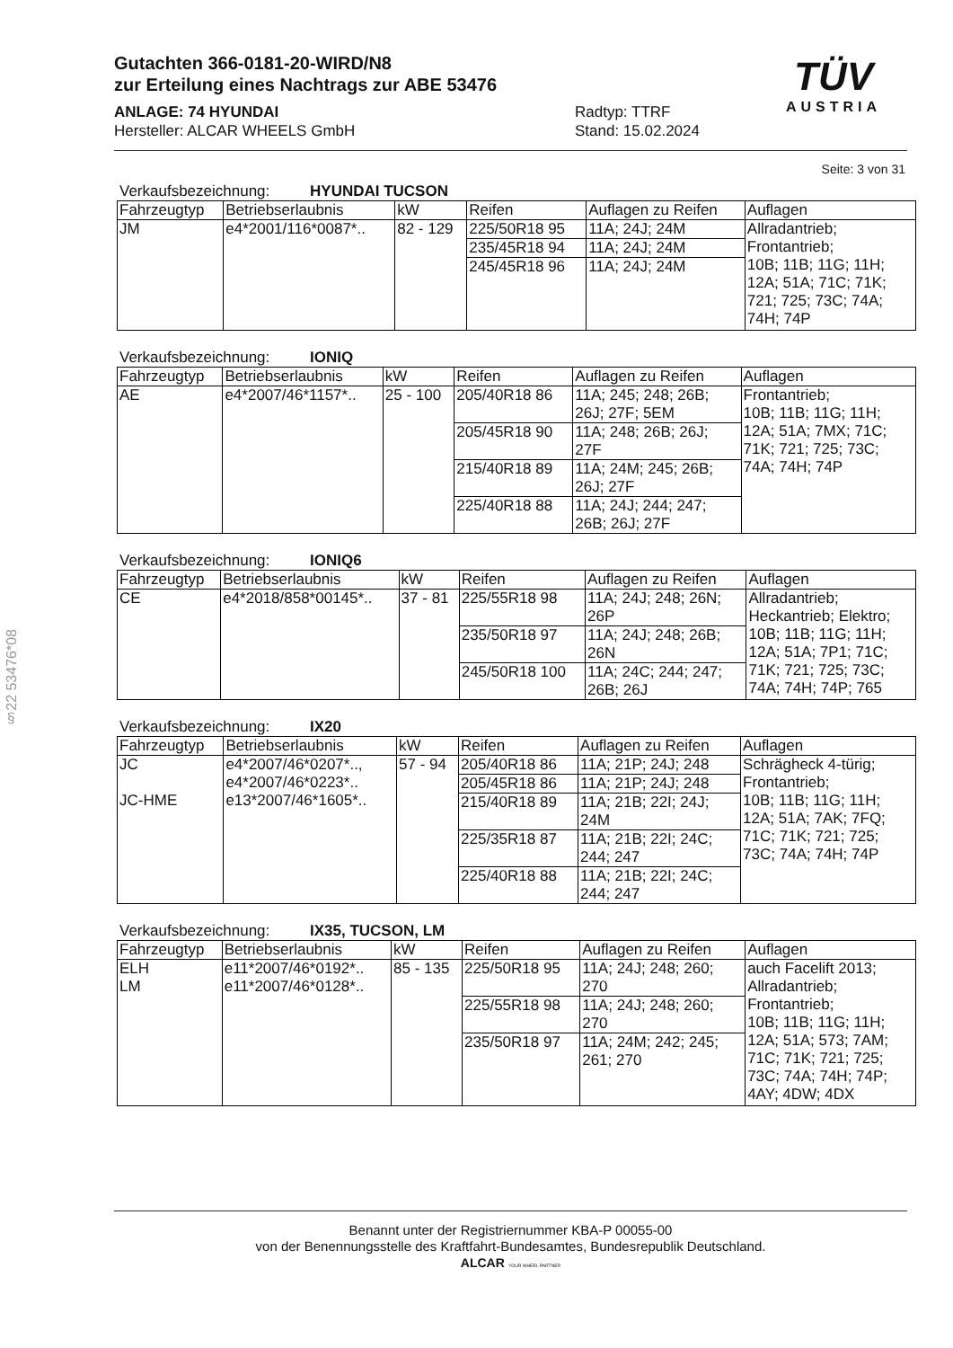Gutachten 366-0181-20-WIRD/N8
zur Erteilung eines Nachtrags zur ABE 53476
ANLAGE: 74 HYUNDAI
Hersteller: ALCAR WHEELS GmbH
Radtyp: TTRF
Stand: 15.02.2024
TÜV
AUSTRIA
§22 53476*08
Seite: 3 von 31
Verkaufsbezeichnung: HYUNDAI TUCSON
| Fahrzeugtyp | Betriebserlaubnis | kW | Reifen | Auflagen zu Reifen | Auflagen |
| --- | --- | --- | --- | --- | --- |
| JM | e4*2001/116*0087*.. | 82 - 129 | 225/50R18 95 | 11A; 24J; 24M | Allradantrieb; Frontantrieb; 10B; 11B; 11G; 11H; 12A; 51A; 71C; 71K; 721; 725; 73C; 74A; 74H; 74P |
| | | | 235/45R18 94 | 11A; 24J; 24M | |
| | | | 245/45R18 96 | 11A; 24J; 24M | |
Verkaufsbezeichnung: IONIQ
| Fahrzeugtyp | Betriebserlaubnis | kW | Reifen | Auflagen zu Reifen | Auflagen |
| --- | --- | --- | --- | --- | --- |
| AE | e4*2007/46*1157*.. | 25 - 100 | 205/40R18 86 | 11A; 245; 248; 26B; 26J; 27F; 5EM | Frontantrieb; 10B; 11B; 11G; 11H; 12A; 51A; 7MX; 71C; 71K; 721; 725; 73C; 74A; 74H; 74P |
| | | | 205/45R18 90 | 11A; 248; 26B; 26J; 27F | |
| | | | 215/40R18 89 | 11A; 24M; 245; 26B; 26J; 27F | |
| | | | 225/40R18 88 | 11A; 24J; 244; 247; 26B; 26J; 27F | |
Verkaufsbezeichnung: IONIQ6
| Fahrzeugtyp | Betriebserlaubnis | kW | Reifen | Auflagen zu Reifen | Auflagen |
| --- | --- | --- | --- | --- | --- |
| CE | e4*2018/858*00145*.. | 37 - 81 | 225/55R18 98 | 11A; 24J; 248; 26N; 26P | Allradantrieb; Heckantrieb; Elektro; 10B; 11B; 11G; 11H; 12A; 51A; 7P1; 71C; 71K; 721; 725; 73C; 74A; 74H; 74P; 765 |
| | | | 235/50R18 97 | 11A; 24J; 248; 26B; 26N | |
| | | | 245/50R18 100 | 11A; 24C; 244; 247; 26B; 26J | |
Verkaufsbezeichnung: IX20
| Fahrzeugtyp | Betriebserlaubnis | kW | Reifen | Auflagen zu Reifen | Auflagen |
| --- | --- | --- | --- | --- | --- |
| JC JC-HME | e4*2007/46*0207*.., e4*2007/46*0223*.. e13*2007/46*1605*.. | 57 - 94 | 205/40R18 86 | 11A; 21P; 24J; 248 | Schrägheck 4-türig; Frontantrieb; 10B; 11B; 11G; 11H; 12A; 51A; 7AK; 7FQ; 71C; 71K; 721; 725; 73C; 74A; 74H; 74P |
| | | | 205/45R18 86 | 11A; 21P; 24J; 248 | |
| | | | 215/40R18 89 | 11A; 21B; 22I; 24J; 24M | |
| | | | 225/35R18 87 | 11A; 21B; 22I; 24C; 244; 247 | |
| | | | 225/40R18 88 | 11A; 21B; 22I; 24C; 244; 247 | |
Verkaufsbezeichnung: IX35, TUCSON, LM
| Fahrzeugtyp | Betriebserlaubnis | kW | Reifen | Auflagen zu Reifen | Auflagen |
| --- | --- | --- | --- | --- | --- |
| ELH LM | e11*2007/46*0192*.. e11*2007/46*0128*.. | 85 - 135 | 225/50R18 95 | 11A; 24J; 248; 260; 270 | auch Facelift 2013; Allradantrieb; Frontantrieb; 10B; 11B; 11G; 11H; 12A; 51A; 573; 7AM; 71C; 71K; 721; 725; 73C; 74A; 74H; 74P; 4AY; 4DW; 4DX |
| | | | 225/55R18 98 | 11A; 24J; 248; 260; 270 | |
| | | | 235/50R18 97 | 11A; 24M; 242; 245; 261; 270 | |
Benannt unter der Registriernummer KBA-P 00055-00
von der Benennungsstelle des Kraftfahrt-Bundesamtes, Bundesrepublik Deutschland.
ALCAR YOUR WHEEL PARTNER